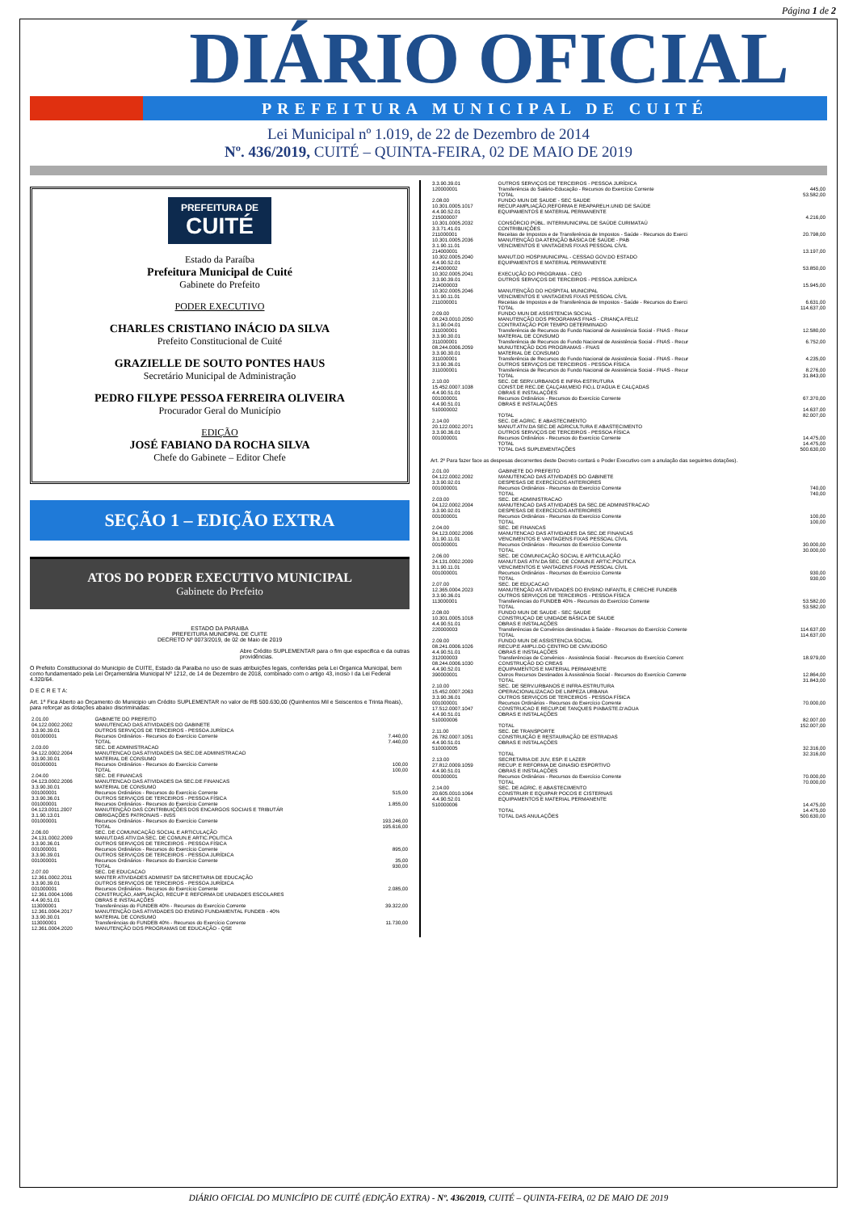Página 1 de 2
DIÁRIO OFICIAL
PREFEITURA MUNICIPAL DE CUITÉ
Lei Municipal nº 1.019, de 22 de Dezembro de 2014
Nº. 436/2019, CUITÉ – QUINTA-FEIRA, 02 DE MAIO DE 2019
PREFEITURA DE
CUITÉ
Estado da Paraíba
Prefeitura Municipal de Cuité
Gabinete do Prefeito
PODER EXECUTIVO
CHARLES CRISTIANO INÁCIO DA SILVA
Prefeito Constitucional de Cuité
GRAZIELLE DE SOUTO PONTES HAUS
Secretário Municipal de Administração
PEDRO FILYPE PESSOA FERREIRA OLIVEIRA
Procurador Geral do Município
EDIÇÃO
JOSÉ FABIANO DA ROCHA SILVA
Chefe do Gabinete – Editor Chefe
SEÇÃO 1 – EDIÇÃO EXTRA
ATOS DO PODER EXECUTIVO MUNICIPAL
Gabinete do Prefeito
ESTADO DA PARAIBA
PREFEITURA MUNICIPAL DE CUITE
DECRETO Nº 0073/2019, de 02 de Maio de 2019
Abre Crédito SUPLEMENTAR para o fim que especifica e da outras providências.
O Prefeito Constitucional do Municipio de CUITE, Estado da Paraiba no uso de suas atribuições legais, conferidas pela Lei Organica Municipal, bem como fundamentado pela Lei Orçamentária Municipal Nº 1212, de 14 de Dezembro de 2018, combinado com o artigo 43, inciso I da Lei Federal 4.320/64.
D E C R E T A:
Art. 1º Fica Aberto ao Orçamento do Municipio um Crédito SUPLEMENTAR no valor de R$ 500.630,00 (Quinhentos Mil e Seiscentos e Trinta Reais), para reforçar as dotações abaixo discriminadas:
| 2.01.00 | GABINETE DO PREFEITO | |
| 04.122.0002.2002 | MANUTENCAO DAS ATIVIDADES DO GABINETE | |
| 3.3.90.39.01 | OUTROS SERVIÇOS DE TERCEIROS - PESSOA JURÍDICA | |
| 001000001 | Recursos Ordinários - Recursos do Exercício Corrente | 7.440,00 |
| | TOTAL | 7.440,00 |
| 2.03.00 | SEC. DE ADMINISTRACAO | |
| 04.122.0002.2004 | MANUTENCAO DAS ATIVIDADES DA SEC.DE ADMINISTRACAO | |
| 3.3.90.30.01 | MATERIAL DE CONSUMO | |
| 001000001 | Recursos Ordinários - Recursos do Exercício Corrente | 100,00 |
| | TOTAL | 100,00 |
| 2.04.00 | SEC. DE FINANCAS | |
| 04.123.0002.2006 | MANUTENCAO DAS ATIVIDADES DA SEC.DE FINANCAS | |
| 3.3.90.30.01 | MATERIAL DE CONSUMO | |
| 001000001 | Recursos Ordinários - Recursos do Exercício Corrente | 515,00 |
| 3.3.90.36.01 | OUTROS SERVIÇOS DE TERCEIROS - PESSOA FÍSICA | |
| 001000001 | Recursos Ordinários - Recursos do Exercício Corrente | 1.855,00 |
| 04.123.0011.2007 | MANUTENÇÃO DAS CONTRIBUIÇÕES DOS ENCARGOS SOCIAIS E TRIBUTÁR | |
| 3.1.90.13.01 | OBRIGAÇÕES PATRONAIS - INSS | |
| 001000001 | Recursos Ordinários - Recursos do Exercício Corrente | 193.246,00 |
| | TOTAL | 195.616,00 |
| 2.06.00 | SEC. DE COMUNICAÇÃO SOCIAL E ARTICULAÇÃO | |
| 24.131.0002.2009 | MANUT.DAS ATIV.DA SEC. DE COMUN.E ARTIC.POLITICA | |
| 3.3.90.36.01 | OUTROS SERVIÇOS DE TERCEIROS - PESSOA FÍSICA | |
| 001000001 | Recursos Ordinários - Recursos do Exercício Corrente | 895,00 |
| 3.3.90.39.01 | OUTROS SERVIÇOS DE TERCEIROS - PESSOA JURÍDICA | |
| 001000001 | Recursos Ordinários - Recursos do Exercício Corrente | 35,00 |
| | TOTAL | 930,00 |
| 2.07.00 | SEC. DE EDUCACAO | |
| 12.361.0002.2011 | MANTER ATIVIDADES ADMINIST DA SECRETARIA DE EDUCAÇÃO | |
| 3.3.90.39.01 | OUTROS SERVIÇOS DE TERCEIROS - PESSOA JURÍDICA | |
| 001000001 | Recursos Ordinários - Recursos do Exercício Corrente | 2.085,00 |
| 12.361.0004.1006 | CONSTRUÇÃO, AMPLIAÇÃO, RECUP E REFORMA DE UNIDADES ESCOLARES | |
| 4.4.90.51.01 | OBRAS E INSTALAÇÕES | |
| 113000001 | Transferências do FUNDEB 40% - Recursos do Exercício Corrente | 39.322,00 |
| 12.361.0004.2017 | MANUTENÇÃO DAS ATIVIDADES DO ENSINO FUNDAMENTAL FUNDEB - 40% | |
| 3.3.90.30.01 | MATERIAL DE CONSUMO | |
| 113000001 | Transferências do FUNDEB 40% - Recursos do Exercício Corrente | 11.730,00 |
| 12.361.0004.2020 | MANUTENÇÃO DOS PROGRAMAS DE EDUCAÇÃO - QSE | |
| 3.3.90.39.01 | OUTROS SERVIÇOS DE TERCEIROS - PESSOA JURÍDICA | |
| 120000001 | Transferência do Salário-Educação - Recursos do Exercício Corrente | 445,00 |
| | TOTAL | 53.582,00 |
| 2.08.00 | FUNDO MUN DE SAUDE - SEC SAUDE | |
| 10.301.0005.1017 | RECUP.AMPLIAÇÃO,REFORMA E REAPARELH.UNID DE SAÚDE | |
| 4.4.90.52.01 | EQUIPAMENTOS E MATERIAL PERMANENTE | |
| 215000007 | | 4.216,00 |
| 10.301.0005.2032 | CONSÓRCIO PÚBL. INTERMUNICIPAL DE SAÚDE CURIMATAÚ | |
| 3.3.71.41.01 | CONTRIBUIÇÕES | |
| 211000001 | Receitas de Impostos e de Transferência de Impostos - Saúde - Recursos do Exerci | 20.798,00 |
| 10.301.0005.2036 | MANUTENÇÃO DA ATENÇÃO BÁSICA DE SAÚDE - PAB | |
| 3.1.90.11.01 | VENCIMENTOS E VANTAGENS FIXAS PESSOAL CÍVIL | |
| 214000001 | | 13.197,00 |
| 10.302.0005.2040 | MANUT.DO HOSP.MUNICIPAL - CESSAO GOV.DO ESTADO | |
| 4.4.90.52.01 | EQUIPAMENTOS E MATERIAL PERMANENTE | |
| 214000002 | | 53.850,00 |
| 10.302.0005.2041 | EXECUÇÃO DO PROGRAMA - CEO | |
| 3.3.90.39.01 | OUTROS SERVIÇOS DE TERCEIROS - PESSOA JURÍDICA | |
| 214000003 | | 15.945,00 |
| 10.302.0005.2046 | MANUTENÇÃO DO HOSPITAL MUNICIPAL | |
| 3.1.90.11.01 | VENCIMENTOS E VANTAGENS FIXAS PESSOAL CÍVIL | |
| 211000001 | Receitas de Impostos e de Transferência de Impostos - Saúde - Recursos do Exerci | 6.631,00 |
| | TOTAL | 114.637,00 |
| 2.09.00 | FUNDO MUN DE ASSISTENCIA SOCIAL | |
| 08.243.0010.2050 | MANUTENÇÃO DOS PROGRAMAS FNAS - CRIANÇA FELIZ | |
| 3.1.90.04.01 | CONTRATAÇÃO POR TEMPO DETERMINADO | |
| 311000001 | Transferência de Recursos do Fundo Nacional de Assistência Social - FNAS - Recur | 12.580,00 |
| 3.3.90.30.01 | MATERIAL DE CONSUMO | |
| 311000001 | Transferência de Recursos do Fundo Nacional de Assistência Social - FNAS - Recur | 6.752,00 |
| 08.244.0006.2059 | MUNUTENÇÃO DOS PROGRAMAS - FNAS | |
| 3.3.90.30.01 | MATERIAL DE CONSUMO | |
| 311000001 | Transferência de Recursos do Fundo Nacional de Assistência Social - FNAS - Recur | 4.235,00 |
| 3.3.90.36.01 | OUTROS SERVIÇOS DE TERCEIROS - PESSOA FÍSICA | |
| 311000001 | Transferência de Recursos do Fundo Nacional de Assistência Social - FNAS - Recur | 8.276,00 |
| | TOTAL | 31.843,00 |
| 2.10.00 | SEC. DE SERV.URBANOS E INFRA-ESTRUTURA | |
| 15.452.0007.1038 | CONST.DE REC.DE CALÇAM,MEIO FIO,L D'AGUA E CALÇADAS | |
| 4.4.90.51.01 | OBRAS E INSTALAÇÕES | |
| 001000001 | Recursos Ordinários - Recursos do Exercício Corrente | 67.370,00 |
| 4.4.90.51.01 | OBRAS E INSTALAÇÕES | |
| 510000002 | | 14.637,00 |
| | TOTAL | 82.007,00 |
| 2.14.00 | SEC. DE AGRIC. E ABASTECIMENTO | |
| 20.122.0002.2071 | MANUT.ATIV.DA SEC.DE AGRICULTURA E ABASTECIMENTO | |
| 3.3.90.36.01 | OUTROS SERVIÇOS DE TERCEIROS - PESSOA FÍSICA | |
| 001000001 | Recursos Ordinários - Recursos do Exercício Corrente | 14.475,00 |
| | TOTAL | 14.475,00 |
| | TOTAL DAS SUPLEMENTAÇÕES | 500.630,00 |
Art. 2º Para fazer face as despesas decorrentes deste Decreto contará o Poder Executivo com a anulação das seguintes dotações).
| 2.01.00 | GABINETE DO PREFEITO | |
| 04.122.0002.2002 | MANUTENCAO DAS ATIVIDADES DO GABINETE | |
| 3.3.90.92.01 | DESPESAS DE EXERCÍCIOS ANTERIORES | |
| 001000001 | Recursos Ordinários - Recursos do Exercício Corrente | 740,00 |
| | TOTAL | 740,00 |
| 2.03.00 | SEC. DE ADMINISTRACAO | |
| 04.122.0002.2004 | MANUTENCAO DAS ATIVIDADES DA SEC.DE ADMINISTRACAO | |
| 3.3.90.92.01 | DESPESAS DE EXERCÍCIOS ANTERIORES | |
| 001000001 | Recursos Ordinários - Recursos do Exercício Corrente | 100,00 |
| | TOTAL | 100,00 |
| 2.04.00 | SEC. DE FINANCAS | |
| 04.123.0002.2006 | MANUTENCAO DAS ATIVIDADES DA SEC.DE FINANCAS | |
| 3.1.90.11.01 | VENCIMENTOS E VANTAGENS FIXAS PESSOAL CÍVIL | |
| 001000001 | Recursos Ordinários - Recursos do Exercício Corrente | 30.000,00 |
| | TOTAL | 30.000,00 |
| 2.06.00 | SEC. DE COMUNICAÇÃO SOCIAL E ARTICULAÇÃO | |
| 24.131.0002.2009 | MANUT.DAS ATIV.DA SEC. DE COMUN.E ARTIC.POLITICA | |
| 3.1.90.11.01 | VENCIMENTOS E VANTAGENS FIXAS PESSOAL CÍVIL | |
| 001000001 | Recursos Ordinários - Recursos do Exercício Corrente | 930,00 |
| | TOTAL | 930,00 |
| 2.07.00 | SEC. DE EDUCACAO | |
| 12.365.0004.2023 | MANUTENÇÃO AS ATIVIDADES DO ENSINO INFANTIL E CRECHE FUNDEB | |
| 3.3.90.36.01 | OUTROS SERVIÇOS DE TERCEIROS - PESSOA FÍSICA | |
| 113000001 | Transferências do FUNDEB 40% - Recursos do Exercício Corrente | 53.582,00 |
| | TOTAL | 53.582,00 |
| 2.08.00 | FUNDO MUN DE SAUDE - SEC SAUDE | |
| 10.301.0005.1018 | CONSTRUÇAO DE UNIDADE BÁSICA DE SAUDE | |
| 4.4.90.51.01 | OBRAS E INSTALAÇÕES | |
| 220000003 | Transferências de Convênios destinadas à Saúde - Recursos do Exercício Corrente | 114.637,00 |
| | TOTAL | 114.637,00 |
| 2.09.00 | FUNDO MUN DE ASSISTENCIA SOCIAL | |
| 08.241.0006.1026 | RECUP.E AMPLI.DO CENTRO DE CMV.IDOSO | |
| 4.4.90.51.01 | OBRAS E INSTALAÇÕES | |
| 312000003 | Transferências de Convênios - Assistência Social - Recursos do Exercício Corrent | 18.979,00 |
| 08.244.0006.1030 | CONSTRUÇÃO DO CREAS | |
| 4.4.90.52.01 | EQUIPAMENTOS E MATERIAL PERMANENTE | |
| 390000001 | Outros Recursos Destinados à Assistência Social - Recursos do Exercício Corrente | 12.864,00 |
| | TOTAL | 31.843,00 |
| 2.10.00 | SEC. DE SERV.URBANOS E INFRA-ESTRUTURA | |
| 15.452.0007.2063 | OPERACIONALIZACAO DE LIMPEZA URBANA | |
| 3.3.90.36.01 | OUTROS SERVIÇOS DE TERCEIROS - PESSOA FÍSICA | |
| 001000001 | Recursos Ordinários - Recursos do Exercício Corrente | 70.000,00 |
| 17.512.0007.1047 | CONSTRUCAO E RECUP.DE TANQUES P/ABASTE.D'AGUA | |
| 4.4.90.51.01 | OBRAS E INSTALAÇÕES | |
| 510000006 | | 82.007,00 |
| | TOTAL | 152.007,00 |
| 2.11.00 | SEC. DE TRANSPORTE | |
| 26.782.0007.1051 | CONSTRUIÇÃO E RESTAURAÇÃO DE ESTRADAS | |
| 4.4.90.51.01 | OBRAS E INSTALAÇÕES | |
| 510000005 | | 32.316,00 |
| | TOTAL | 32.316,00 |
| 2.13.00 | SECRETARIA DE JUV, ESP. E LAZER | |
| 27.812.0009.1059 | RECUP. E REFORMA DE GINASIO ESPORTIVO | |
| 4.4.90.51.01 | OBRAS E INSTALAÇÕES | |
| 001000001 | Recursos Ordinários - Recursos do Exercício Corrente | 70.000,00 |
| | TOTAL | 70.000,00 |
| 2.14.00 | SEC. DE AGRIC. E ABASTECIMENTO | |
| 20.605.0010.1064 | CONSTRUIR E EQUIPAR POCOS E CISTERNAS | |
| 4.4.90.52.01 | EQUIPAMENTOS E MATERIAL PERMANENTE | |
| 510000006 | | 14.475,00 |
| | TOTAL | 14.475,00 |
| | TOTAL DAS ANULAÇÕES | 500.630,00 |
DIÁRIO OFICIAL DO MUNICÍPIO DE CUITÉ (EDIÇÃO EXTRA) - Nº. 436/2019, CUITÉ – QUINTA-FEIRA, 02 DE MAIO DE 2019